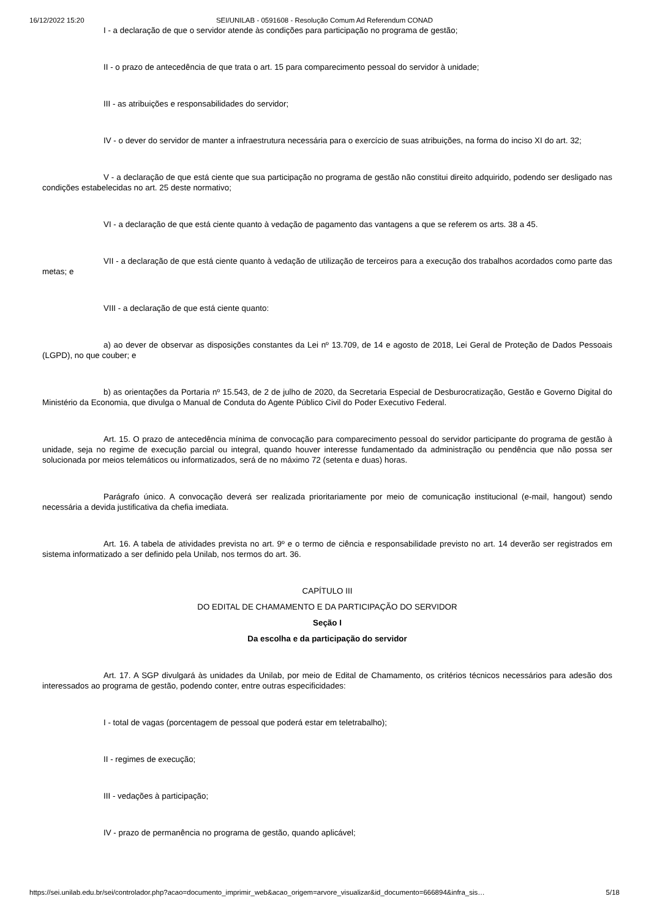16/12/2022 15:20 SEI/UNILAB - 0591608 - Resolução Comum Ad Referendum CONAD
I - a declaração de que o servidor atende às condições para participação no programa de gestão;
II - o prazo de antecedência de que trata o art. 15 para comparecimento pessoal do servidor à unidade;
III - as atribuições e responsabilidades do servidor;
IV - o dever do servidor de manter a infraestrutura necessária para o exercício de suas atribuições, na forma do inciso XI do art. 32;
V - a declaração de que está ciente que sua participação no programa de gestão não constitui direito adquirido, podendo ser desligado nas condições estabelecidas no art. 25 deste normativo;
VI - a declaração de que está ciente quanto à vedação de pagamento das vantagens a que se referem os arts. 38 a 45.
VII - a declaração de que está ciente quanto à vedação de utilização de terceiros para a execução dos trabalhos acordados como parte das metas; e
VIII - a declaração de que está ciente quanto:
a) ao dever de observar as disposições constantes da Lei nº 13.709, de 14 e agosto de 2018, Lei Geral de Proteção de Dados Pessoais (LGPD), no que couber; e
b) as orientações da Portaria nº 15.543, de 2 de julho de 2020, da Secretaria Especial de Desburocratização, Gestão e Governo Digital do Ministério da Economia, que divulga o Manual de Conduta do Agente Público Civil do Poder Executivo Federal.
Art. 15. O prazo de antecedência mínima de convocação para comparecimento pessoal do servidor participante do programa de gestão à unidade, seja no regime de execução parcial ou integral, quando houver interesse fundamentado da administração ou pendência que não possa ser solucionada por meios telemáticos ou informatizados, será de no máximo 72 (setenta e duas) horas.
Parágrafo único. A convocação deverá ser realizada prioritariamente por meio de comunicação institucional (e-mail, hangout) sendo necessária a devida justificativa da chefia imediata.
Art. 16. A tabela de atividades prevista no art. 9º e o termo de ciência e responsabilidade previsto no art. 14 deverão ser registrados em sistema informatizado a ser definido pela Unilab, nos termos do art. 36.
CAPÍTULO III
DO EDITAL DE CHAMAMENTO E DA PARTICIPAÇÃO DO SERVIDOR
Seção I
Da escolha e da participação do servidor
Art. 17. A SGP divulgará às unidades da Unilab, por meio de Edital de Chamamento, os critérios técnicos necessários para adesão dos interessados ao programa de gestão, podendo conter, entre outras especificidades:
I - total de vagas (porcentagem de pessoal que poderá estar em teletrabalho);
II - regimes de execução;
III - vedações à participação;
IV - prazo de permanência no programa de gestão, quando aplicável;
https://sei.unilab.edu.br/sei/controlador.php?acao=documento_imprimir_web&acao_origem=arvore_visualizar&id_documento=666894&infra_sis… 5/18